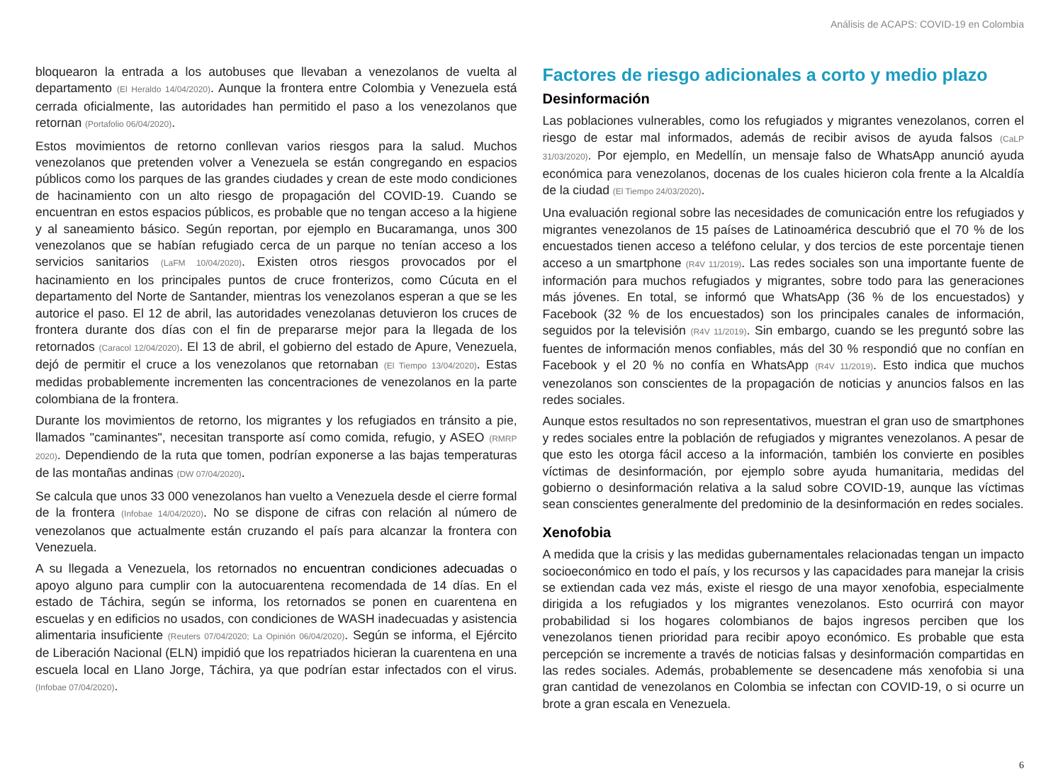Análisis de ACAPS: COVID-19 en Colombia
bloquearon la entrada a los autobuses que llevaban a venezolanos de vuelta al departamento (El Heraldo 14/04/2020). Aunque la frontera entre Colombia y Venezuela está cerrada oficialmente, las autoridades han permitido el paso a los venezolanos que retornan (Portafolio 06/04/2020).
Estos movimientos de retorno conllevan varios riesgos para la salud. Muchos venezolanos que pretenden volver a Venezuela se están congregando en espacios públicos como los parques de las grandes ciudades y crean de este modo condiciones de hacinamiento con un alto riesgo de propagación del COVID-19. Cuando se encuentran en estos espacios públicos, es probable que no tengan acceso a la higiene y al saneamiento básico. Según reportan, por ejemplo en Bucaramanga, unos 300 venezolanos que se habían refugiado cerca de un parque no tenían acceso a los servicios sanitarios (LaFM 10/04/2020). Existen otros riesgos provocados por el hacinamiento en los principales puntos de cruce fronterizos, como Cúcuta en el departamento del Norte de Santander, mientras los venezolanos esperan a que se les autorice el paso. El 12 de abril, las autoridades venezolanas detuvieron los cruces de frontera durante dos días con el fin de prepararse mejor para la llegada de los retornados (Caracol 12/04/2020). El 13 de abril, el gobierno del estado de Apure, Venezuela, dejó de permitir el cruce a los venezolanos que retornaban (El Tiempo 13/04/2020). Estas medidas probablemente incrementen las concentraciones de venezolanos en la parte colombiana de la frontera.
Durante los movimientos de retorno, los migrantes y los refugiados en tránsito a pie, llamados "caminantes", necesitan transporte así como comida, refugio, y ASEO (RMRP 2020). Dependiendo de la ruta que tomen, podrían exponerse a las bajas temperaturas de las montañas andinas (DW 07/04/2020).
Se calcula que unos 33 000 venezolanos han vuelto a Venezuela desde el cierre formal de la frontera (Infobae 14/04/2020). No se dispone de cifras con relación al número de venezolanos que actualmente están cruzando el país para alcanzar la frontera con Venezuela.
A su llegada a Venezuela, los retornados no encuentran condiciones adecuadas o apoyo alguno para cumplir con la autocuarentena recomendada de 14 días. En el estado de Táchira, según se informa, los retornados se ponen en cuarentena en escuelas y en edificios no usados, con condiciones de WASH inadecuadas y asistencia alimentaria insuficiente (Reuters 07/04/2020; La Opinión 06/04/2020). Según se informa, el Ejército de Liberación Nacional (ELN) impidió que los repatriados hicieran la cuarentena en una escuela local en Llano Jorge, Táchira, ya que podrían estar infectados con el virus. (Infobae 07/04/2020).
Factores de riesgo adicionales a corto y medio plazo
Desinformación
Las poblaciones vulnerables, como los refugiados y migrantes venezolanos, corren el riesgo de estar mal informados, además de recibir avisos de ayuda falsos (CaLP 31/03/2020). Por ejemplo, en Medellín, un mensaje falso de WhatsApp anunció ayuda económica para venezolanos, docenas de los cuales hicieron cola frente a la Alcaldía de la ciudad (El Tiempo 24/03/2020).
Una evaluación regional sobre las necesidades de comunicación entre los refugiados y migrantes venezolanos de 15 países de Latinoamérica descubrió que el 70 % de los encuestados tienen acceso a teléfono celular, y dos tercios de este porcentaje tienen acceso a un smartphone (R4V 11/2019). Las redes sociales son una importante fuente de información para muchos refugiados y migrantes, sobre todo para las generaciones más jóvenes. En total, se informó que WhatsApp (36 % de los encuestados) y Facebook (32 % de los encuestados) son los principales canales de información, seguidos por la televisión (R4V 11/2019). Sin embargo, cuando se les preguntó sobre las fuentes de información menos confiables, más del 30 % respondió que no confían en Facebook y el 20 % no confía en WhatsApp (R4V 11/2019). Esto indica que muchos venezolanos son conscientes de la propagación de noticias y anuncios falsos en las redes sociales.
Aunque estos resultados no son representativos, muestran el gran uso de smartphones y redes sociales entre la población de refugiados y migrantes venezolanos. A pesar de que esto les otorga fácil acceso a la información, también los convierte en posibles víctimas de desinformación, por ejemplo sobre ayuda humanitaria, medidas del gobierno o desinformación relativa a la salud sobre COVID-19, aunque las víctimas sean conscientes generalmente del predominio de la desinformación en redes sociales.
Xenofobia
A medida que la crisis y las medidas gubernamentales relacionadas tengan un impacto socioeconómico en todo el país, y los recursos y las capacidades para manejar la crisis se extiendan cada vez más, existe el riesgo de una mayor xenofobia, especialmente dirigida a los refugiados y los migrantes venezolanos. Esto ocurrirá con mayor probabilidad si los hogares colombianos de bajos ingresos perciben que los venezolanos tienen prioridad para recibir apoyo económico. Es probable que esta percepción se incremente a través de noticias falsas y desinformación compartidas en las redes sociales. Además, probablemente se desencadene más xenofobia si una gran cantidad de venezolanos en Colombia se infectan con COVID-19, o si ocurre un brote a gran escala en Venezuela.
6